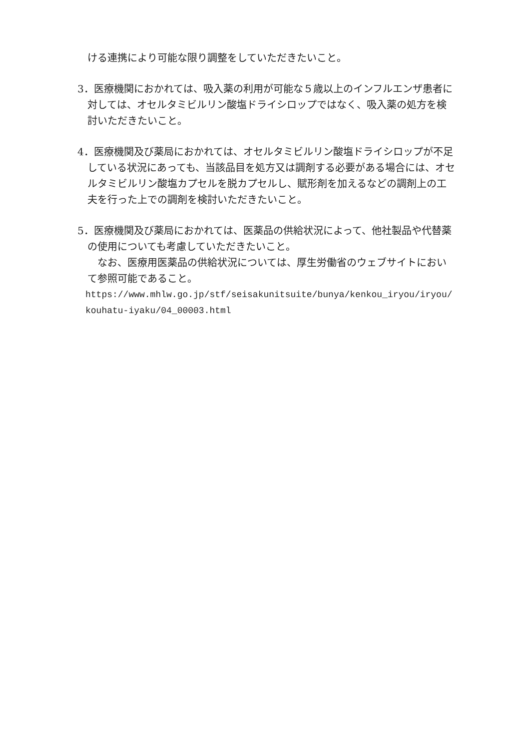ける連携により可能な限り調整をしていただきたいこと。
3．医療機関におかれては、吸入薬の利用が可能な５歳以上のインフルエンザ患者に対しては、オセルタミビルリン酸塩ドライシロップではなく、吸入薬の処方を検討いただきたいこと。
4．医療機関及び薬局におかれては、オセルタミビルリン酸塩ドライシロップが不足している状況にあっても、当該品目を処方又は調剤する必要がある場合には、オセルタミビルリン酸塩カプセルを脱カプセルし、賦形剤を加えるなどの調剤上の工夫を行った上での調剤を検討いただきたいこと。
5．医療機関及び薬局におかれては、医薬品の供給状況によって、他社製品や代替薬の使用についても考慮していただきたいこと。
なお、医療用医薬品の供給状況については、厚生労働省のウェブサイトにおいて参照可能であること。
https://www.mhlw.go.jp/stf/seisakunitsuite/bunya/kenkou_iryou/iryou/kouhatu-iyaku/04_00003.html